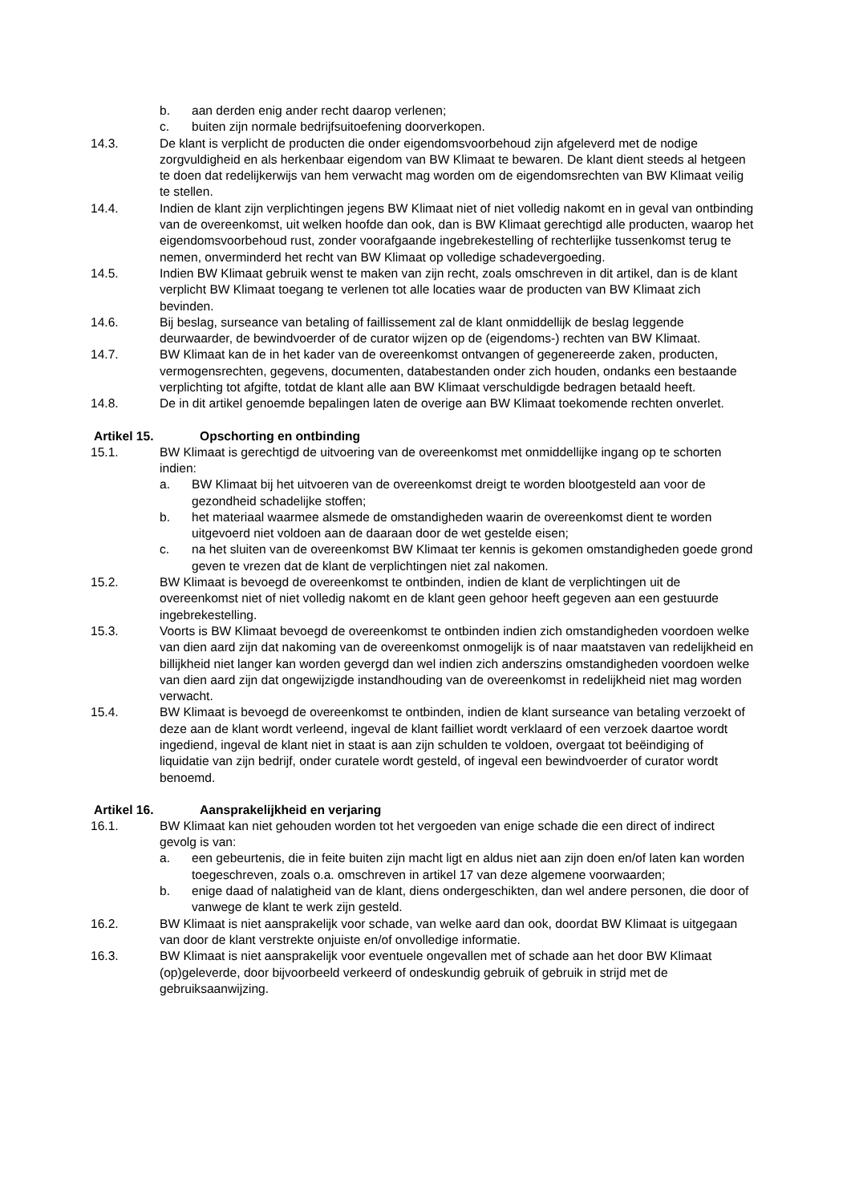b. aan derden enig ander recht daarop verlenen;
c. buiten zijn normale bedrijfsuitoefening doorverkopen.
14.3. De klant is verplicht de producten die onder eigendomsvoorbehoud zijn afgeleverd met de nodige zorgvuldigheid en als herkenbaar eigendom van BW Klimaat te bewaren. De klant dient steeds al hetgeen te doen dat redelijkerwijs van hem verwacht mag worden om de eigendomsrechten van BW Klimaat veilig te stellen.
14.4. Indien de klant zijn verplichtingen jegens BW Klimaat niet of niet volledig nakomt en in geval van ontbinding van de overeenkomst, uit welken hoofde dan ook, dan is BW Klimaat gerechtigd alle producten, waarop het eigendomsvoorbehoud rust, zonder voorafgaande ingebrekestelling of rechterlijke tussenkomst terug te nemen, onverminderd het recht van BW Klimaat op volledige schadevergoeding.
14.5. Indien BW Klimaat gebruik wenst te maken van zijn recht, zoals omschreven in dit artikel, dan is de klant verplicht BW Klimaat toegang te verlenen tot alle locaties waar de producten van BW Klimaat zich bevinden.
14.6. Bij beslag, surseance van betaling of faillissement zal de klant onmiddellijk de beslag leggende deurwaarder, de bewindvoerder of de curator wijzen op de (eigendoms-) rechten van BW Klimaat.
14.7. BW Klimaat kan de in het kader van de overeenkomst ontvangen of gegenereerde zaken, producten, vermogensrechten, gegevens, documenten, databestanden onder zich houden, ondanks een bestaande verplichting tot afgifte, totdat de klant alle aan BW Klimaat verschuldigde bedragen betaald heeft.
14.8. De in dit artikel genoemde bepalingen laten de overige aan BW Klimaat toekomende rechten onverlet.
Artikel 15. Opschorting en ontbinding
15.1. BW Klimaat is gerechtigd de uitvoering van de overeenkomst met onmiddellijke ingang op te schorten indien:
a. BW Klimaat bij het uitvoeren van de overeenkomst dreigt te worden blootgesteld aan voor de gezondheid schadelijke stoffen;
b. het materiaal waarmee alsmede de omstandigheden waarin de overeenkomst dient te worden uitgevoerd niet voldoen aan de daaraan door de wet gestelde eisen;
c. na het sluiten van de overeenkomst BW Klimaat ter kennis is gekomen omstandigheden goede grond geven te vrezen dat de klant de verplichtingen niet zal nakomen.
15.2. BW Klimaat is bevoegd de overeenkomst te ontbinden, indien de klant de verplichtingen uit de overeenkomst niet of niet volledig nakomt en de klant geen gehoor heeft gegeven aan een gestuurde ingebrekestelling.
15.3. Voorts is BW Klimaat bevoegd de overeenkomst te ontbinden indien zich omstandigheden voordoen welke van dien aard zijn dat nakoming van de overeenkomst onmogelijk is of naar maatstaven van redelijkheid en billijkheid niet langer kan worden gevergd dan wel indien zich anderszins omstandigheden voordoen welke van dien aard zijn dat ongewijzigde instandhouding van de overeenkomst in redelijkheid niet mag worden verwacht.
15.4. BW Klimaat is bevoegd de overeenkomst te ontbinden, indien de klant surseance van betaling verzoekt of deze aan de klant wordt verleend, ingeval de klant failliet wordt verklaard of een verzoek daartoe wordt ingediend, ingeval de klant niet in staat is aan zijn schulden te voldoen, overgaat tot beëindiging of liquidatie van zijn bedrijf, onder curatele wordt gesteld, of ingeval een bewindvoerder of curator wordt benoemd.
Artikel 16. Aansprakelijkheid en verjaring
16.1. BW Klimaat kan niet gehouden worden tot het vergoeden van enige schade die een direct of indirect gevolg is van:
a. een gebeurtenis, die in feite buiten zijn macht ligt en aldus niet aan zijn doen en/of laten kan worden toegeschreven, zoals o.a. omschreven in artikel 17 van deze algemene voorwaarden;
b. enige daad of nalatigheid van de klant, diens ondergeschikten, dan wel andere personen, die door of vanwege de klant te werk zijn gesteld.
16.2. BW Klimaat is niet aansprakelijk voor schade, van welke aard dan ook, doordat BW Klimaat is uitgegaan van door de klant verstrekte onjuiste en/of onvolledige informatie.
16.3. BW Klimaat is niet aansprakelijk voor eventuele ongevallen met of schade aan het door BW Klimaat (op)geleverde, door bijvoorbeeld verkeerd of ondeskundig gebruik of gebruik in strijd met de gebruiksaanwijzing.